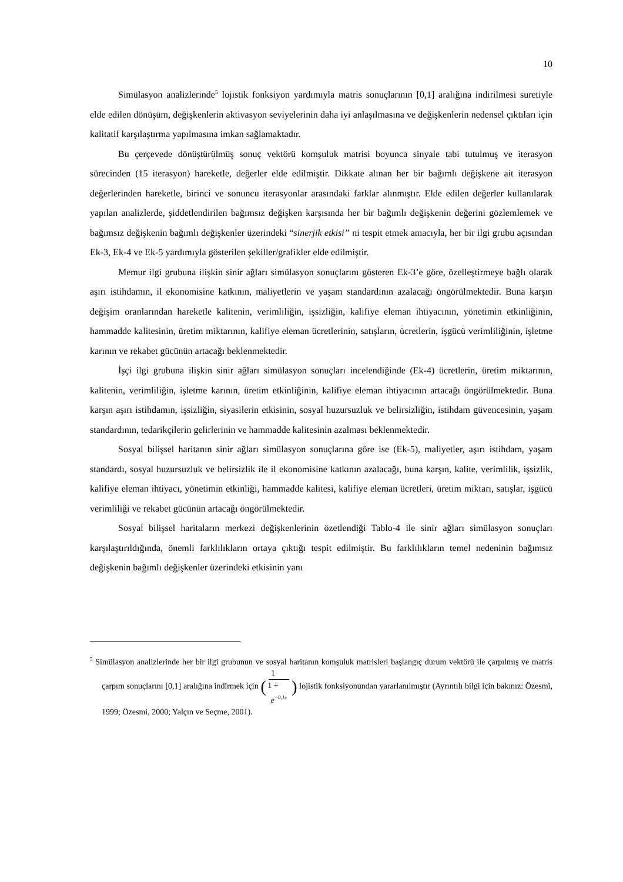10
Simülasyon analizlerinde<sup>5</sup> lojistik fonksiyon yardımıyla matris sonuçlarının [0,1] aralığına indirilmesi suretiyle elde edilen dönüşüm, değişkenlerin aktivasyon seviyelerinin daha iyi anlaşılmasına ve değişkenlerin nedensel çıktıları için kalitatif karşılaştırma yapılmasına imkan sağlamaktadır.
Bu çerçevede dönüştürülmüş sonuç vektörü komşuluk matrisi boyunca sinyale tabi tutulmuş ve iterasyon sürecinden (15 iterasyon) hareketle, değerler elde edilmiştir. Dikkate alınan her bir bağımlı değişkene ait iterasyon değerlerinden hareketle, birinci ve sonuncu iterasyonlar arasındaki farklar alınmıştır. Elde edilen değerler kullanılarak yapılan analizlerde, şiddetlendirilen bağımsız değişken karşısında her bir bağımlı değişkenin değerini gözlemlemek ve bağımsız değişkenin bağımlı değişkenler üzerindeki “sinerjik etkisi” ni tespit etmek amacıyla, her bir ilgi grubu açısından Ek-3, Ek-4 ve Ek-5 yardımıyla gösterilen şekiller/grafikler elde edilmiştir.
Memur ilgi grubuna ilişkin sinir ağları simülasyon sonuçlarını gösteren Ek-3’e göre, özelleştirmeye bağlı olarak aşırı istihdamın, il ekonomisine katkının, maliyetlerin ve yaşam standardının azalacağı öngörülmektedir. Buna karşın değişim oranlarından hareketle kalitenin, verimliliğin, işsizliğin, kalifiye eleman ihtiyacının, yönetimin etkinliğinin, hammadde kalitesinin, üretim miktarının, kalifiye eleman ücretlerinin, satışların, ücretlerin, işgücü verimliliğinin, işletme karının ve rekabet gücünün artacağı beklenmektedir.
İşçi ilgi grubuna ilişkin sinir ağları simülasyon sonuçları incelendiğinde (Ek-4) ücretlerin, üretim miktarının, kalitenin, verimliliğin, işletme karının, üretim etkinliğinin, kalifiye eleman ihtiyacının artacağı öngörülmektedir. Buna karşın aşırı istihdamın, işsizliğin, siyasilerin etkisinin, sosyal huzursuzluk ve belirsizliğin, istihdam güvencesinin, yaşam standardının, tedarikçilerin gelirlerinin ve hammadde kalitesinin azalması beklenmektedir.
Sosyal bilişsel haritanın sinir ağları simülasyon sonuçlarına göre ise (Ek-5), maliyetler, aşırı istihdam, yaşam standardı, sosyal huzursuzluk ve belirsizlik ile il ekonomisine katkının azalacağı, buna karşın, kalite, verimlilik, işsizlik, kalifiye eleman ihtiyacı, yönetimin etkinliği, hammadde kalitesi, kalifiye eleman ücretleri, üretim miktarı, satışlar, işgücü verimliliği ve rekabet gücünün artacağı öngörülmektedir.
Sosyal bilişsel haritaların merkezi değişkenlerinin özetlendiği Tablo-4 ile sinir ağları simülasyon sonuçları karşılaştırıldığında, önemli farklılıkların ortaya çıktığı tespit edilmiştir. Bu farklılıkların temel nedeninin bağımsız değişkenin bağımlı değişkenler üzerindeki etkisinin yanı
<sup>5</sup> Simülasyon analizlerinde her bir ilgi grubunun ve sosyal haritanın komşuluk matrisleri başlangıç durum vektörü ile çarpılmış ve matris çarpım sonuçlarını [0,1] aralığına indirmek için (1 1 +
e<sup>−0,1x</sup>) lojistik fonksiyonundan yararlanılmıştır (Ayrıntılı bilgi için bakınız: Özesmi, 1999; Özesmi, 2000; Yalçın ve Seçme, 2001).